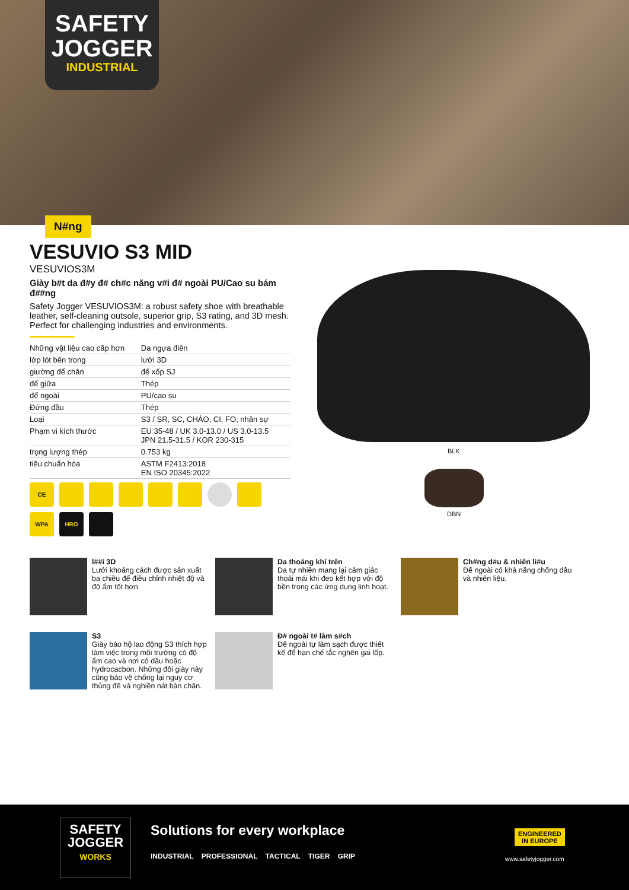SAFETY JOGGER
INDUSTRIAL
N#ng
VESUVIO S3 MID
VESUVIOS3M
Giày b#t da đ#y đ# ch#c năng v#i đ# ngoài PU/Cao su bám đ##ng
Safety Jogger VESUVIOS3M: a robust safety shoe with breathable leather, self-cleaning outsole, superior grip, S3 rating, and 3D mesh. Perfect for challenging industries and environments.
| Những vật liệu cao cấp hơn | Da ngựa điên |
| lớp lót bên trong | lưới 3D |
| giường để chân | đế xốp SJ |
| đế giữa | Thép |
| đế ngoài | PU/cao su |
| Đứng đầu | Thép |
| Loại | S3 / SR, SC, CHÀO, CI, FO, nhân sự |
| Phạm vi kích thước | EU 35-48 / UK 3.0-13.0 / US 3.0-13.5 JPN 21.5-31.5 / KOR 230-315 |
| trọng lượng thép | 0.753 kg |
| tiêu chuẩn hóa | ASTM F2413:2018 EN ISO 20345:2022 |
CE
WPA
HRO
BLK
DBN
l##i 3D
Lưới khoảng cách được sản xuất ba chiều để điều chỉnh nhiệt độ và độ ẩm tốt hơn.
Da thoáng khí trên
Da tự nhiên mang lại cảm giác thoải mái khi đeo kết hợp với độ bền trong các ứng dụng linh hoạt.
Ch#ng d#u & nhiên li#u
Đế ngoài có khả năng chống dầu và nhiên liệu.
S3
Giày bảo hộ lao động S3 thích hợp làm việc trong môi trường có độ ẩm cao và nơi có dầu hoặc hydrocacbon. Những đôi giày này cũng bảo vệ chống lại nguy cơ thủng đế và nghiền nát bàn chân.
Đ# ngoài t# làm s#ch
Đế ngoài tự làm sạch được thiết kế để hạn chế tắc nghẽn gai lốp.
SAFETY JOGGER
WORKS
Solutions for every workplace
INDUSTRIAL PROFESSIONAL TACTICAL TIGER GRIP
ENGINEERED
IN EUROPE
www.safetyjogger.com